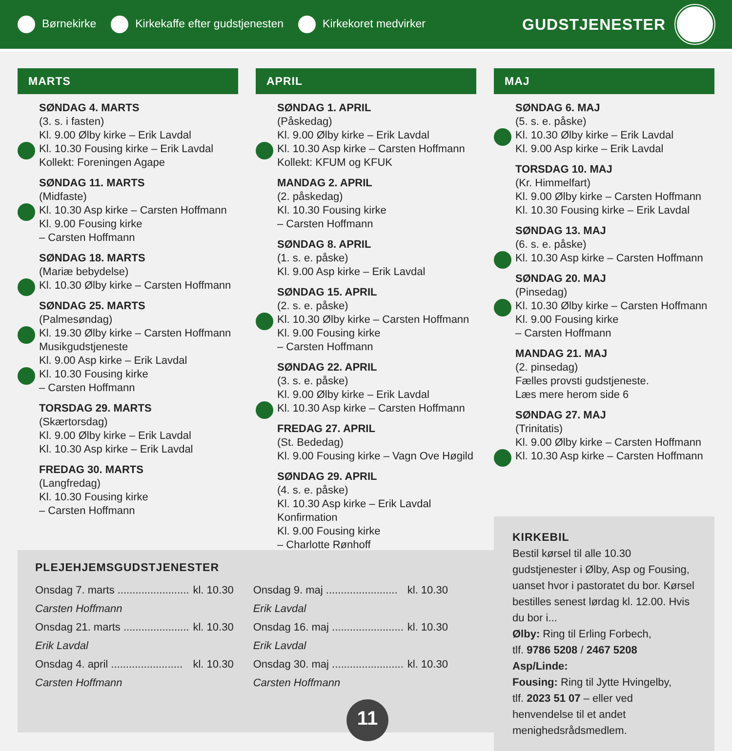Børnekirke Kirkekaffe efter gudstjenesten Kirkekoret medvirker
GUDSTJENESTER
MARTS
SØNDAG 4. MARTS
(3. s. i fasten)
Kl. 9.00 Ølby kirke – Erik Lavdal
Kl. 10.30 Fousing kirke – Erik Lavdal
Kollekt: Foreningen Agape
SØNDAG 11. MARTS
(Midfaste)
Kl. 10.30 Asp kirke – Carsten Hoffmann
Kl. 9.00 Fousing kirke
– Carsten Hoffmann
SØNDAG 18. MARTS
(Mariæ bebydelse)
Kl. 10.30 Ølby kirke – Carsten Hoffmann
SØNDAG 25. MARTS
(Palmesøndag)
Kl. 19.30 Ølby kirke – Carsten Hoffmann
Musikgudstjeneste
Kl. 9.00 Asp kirke – Erik Lavdal
Kl. 10.30 Fousing kirke
– Carsten Hoffmann
TORSDAG 29. MARTS
(Skærtorsdag)
Kl. 9.00 Ølby kirke – Erik Lavdal
Kl. 10.30 Asp kirke – Erik Lavdal
FREDAG 30. MARTS
(Langfredag)
Kl. 10.30 Fousing kirke
– Carsten Hoffmann
APRIL
SØNDAG 1. APRIL
(Påskedag)
Kl. 9.00 Ølby kirke – Erik Lavdal
Kl. 10.30 Asp kirke – Carsten Hoffmann
Kollekt: KFUM og KFUK
MANDAG 2. APRIL
(2. påskedag)
Kl. 10.30 Fousing kirke
– Carsten Hoffmann
SØNDAG 8. APRIL
(1. s. e. påske)
Kl. 9.00 Asp kirke – Erik Lavdal
SØNDAG 15. APRIL
(2. s. e. påske)
Kl. 10.30 Ølby kirke – Carsten Hoffmann
Kl. 9.00 Fousing kirke
– Carsten Hoffmann
SØNDAG 22. APRIL
(3. s. e. påske)
Kl. 9.00 Ølby kirke – Erik Lavdal
Kl. 10.30 Asp kirke – Carsten Hoffmann
FREDAG 27. APRIL
(St. Bededag)
Kl. 9.00 Fousing kirke – Vagn Ove Høgild
SØNDAG 29. APRIL
(4. s. e. påske)
Kl. 10.30 Asp kirke – Erik Lavdal
Konfirmation
Kl. 9.00 Fousing kirke
– Charlotte Rønhoff
MAJ
SØNDAG 6. MAJ
(5. s. e. påske)
Kl. 10.30 Ølby kirke – Erik Lavdal
Kl. 9.00 Asp kirke – Erik Lavdal
TORSDAG 10. MAJ
(Kr. Himmelfart)
Kl. 9.00 Ølby kirke – Carsten Hoffmann
Kl. 10.30 Fousing kirke – Erik Lavdal
SØNDAG 13. MAJ
(6. s. e. påske)
Kl. 10.30 Asp kirke – Carsten Hoffmann
SØNDAG 20. MAJ
(Pinsedag)
Kl. 10.30 Ølby kirke – Carsten Hoffmann
Kl. 9.00 Fousing kirke
– Carsten Hoffmann
MANDAG 21. MAJ
(2. pinsedag)
Fælles provsti gudstjeneste.
Læs mere herom side 6
SØNDAG 27. MAJ
(Trinitatis)
Kl. 9.00 Ølby kirke – Carsten Hoffmann
Kl. 10.30 Asp kirke – Carsten Hoffmann
KIRKEBIL
Bestil kørsel til alle 10.30 gudstjenester i Ølby, Asp og Fousing, uanset hvor i pastoratet du bor. Kørsel bestilles senest lørdag kl. 12.00. Hvis du bor i...
Ølby: Ring til Erling Forbech,
tlf. 9786 5208 / 2467 5208
Asp/Linde:
Fousing: Ring til Jytte Hvingelby,
tlf. 2023 51 07 – eller ved henvendelse til et andet menighedsrådsmedlem.
PLEJEHJEMSGUDSTJENESTER
| Onsdag 7. marts ........................ | kl. 10.30 | Onsdag 9. maj ........................ | kl. 10.30 |
| Carsten Hoffmann | | Erik Lavdal | |
| Onsdag 21. marts ...................... | kl. 10.30 | Onsdag 16. maj ........................ | kl. 10.30 |
| Erik Lavdal | | Erik Lavdal | |
| Onsdag 4. april ........................ | kl. 10.30 | Onsdag 30. maj ........................ | kl. 10.30 |
| Carsten Hoffmann | | Carsten Hoffmann | |
11